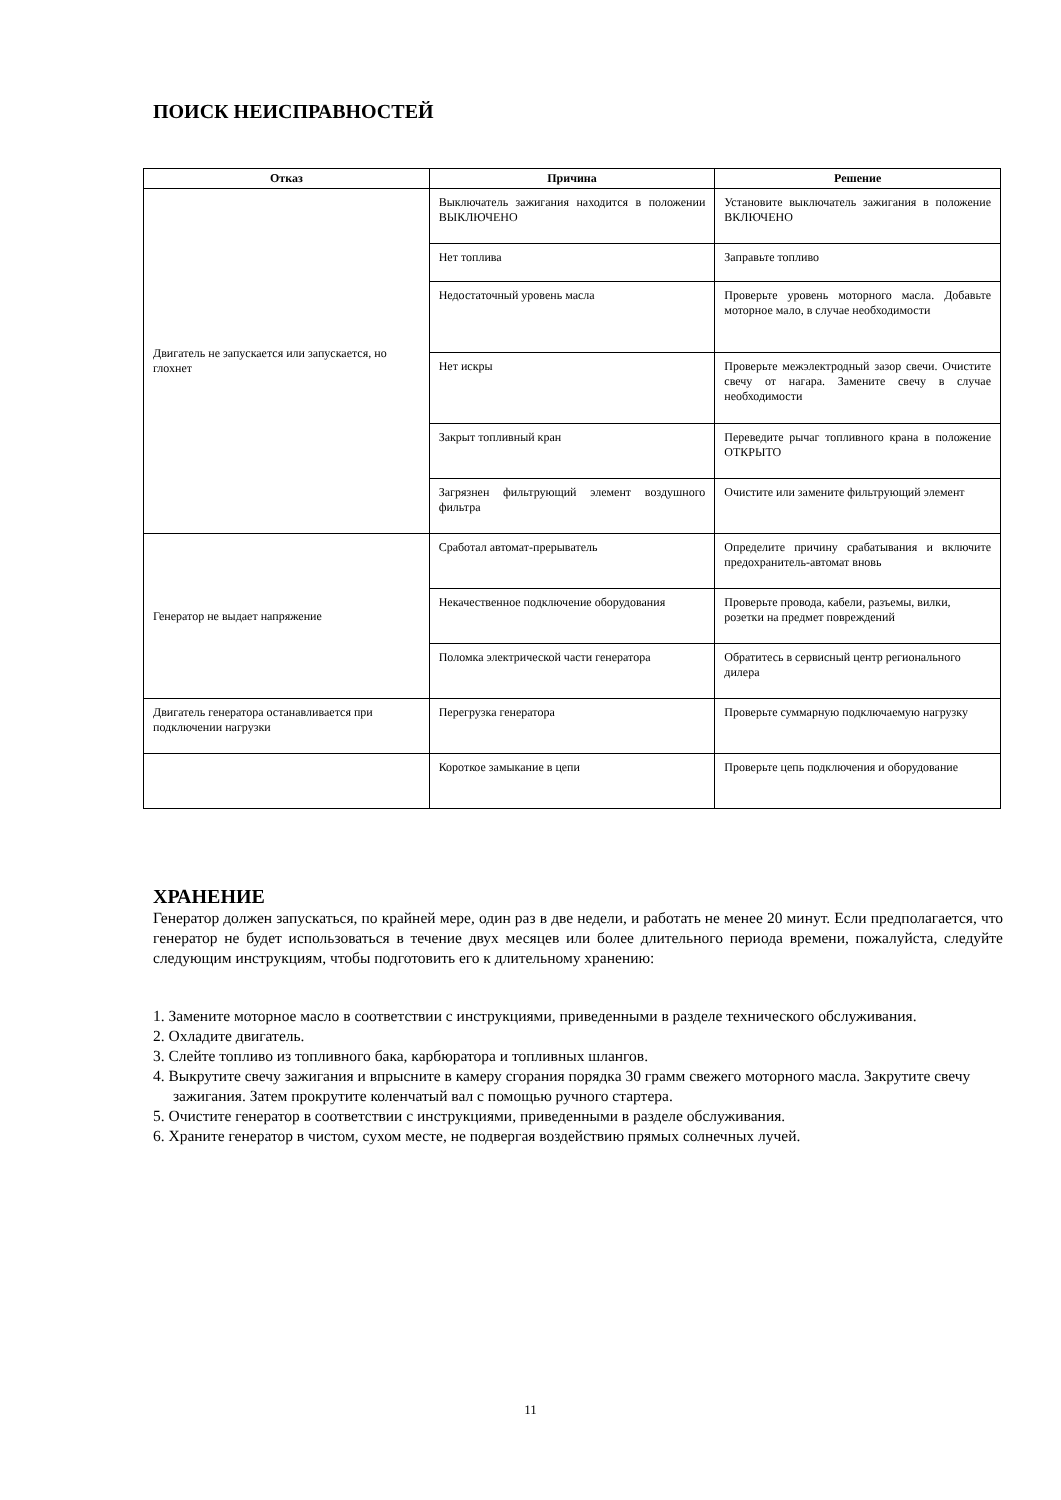ПОИСК НЕИСПРАВНОСТЕЙ
| Отказ | Причина | Решение |
| --- | --- | --- |
| Двигатель не запускается или запускается, но глохнет | Выключатель зажигания находится в положении ВЫКЛЮЧЕНО | Установите выключатель зажигания в положение ВКЛЮЧЕНО |
| | Нет топлива | Заправьте топливо |
| | Недостаточный уровень масла | Проверьте уровень моторного масла. Добавьте моторное мало, в случае необходимости |
| | Нет искры | Проверьте межэлектродный зазор свечи. Очистите свечу от нагара. Замените свечу в случае необходимости |
| | Закрыт топливный кран | Переведите рычаг топливного крана в положение ОТКРЫТО |
| | Загрязнен фильтрующий элемент воздушного фильтра | Очистите или замените фильтрующий элемент |
| Генератор не выдает напряжение | Сработал автомат-прерыватель | Определите причину срабатывания и включите предохранитель-автомат вновь |
| | Некачественное подключение оборудования | Проверьте провода, кабели, разъемы, вилки, розетки на предмет повреждений |
| | Поломка электрической части генератора | Обратитесь в сервисный центр регионального дилера |
| Двигатель генератора останавливается при подключении нагрузки | Перегрузка генератора | Проверьте суммарную подключаемую нагрузку |
| | Короткое замыкание в цепи | Проверьте цепь подключения и оборудование |
ХРАНЕНИЕ
Генератор должен запускаться, по крайней мере, один раз в две недели, и работать не менее 20 минут. Если предполагается, что генератор не будет использоваться в течение двух месяцев или более длительного периода времени, пожалуйста, следуйте следующим инструкциям, чтобы подготовить его к длительному хранению:
1. Замените моторное масло в соответствии с инструкциями, приведенными в разделе технического обслуживания.
2. Охладите двигатель.
3. Слейте топливо из топливного бака, карбюратора и топливных шлангов.
4. Выкрутите свечу зажигания и впрысните в камеру сгорания порядка 30 грамм свежего моторного масла. Закрутите свечу зажигания. Затем прокрутите коленчатый вал с помощью ручного стартера.
5. Очистите генератор в соответствии с инструкциями, приведенными в разделе обслуживания.
6. Храните генератор в чистом, сухом месте, не подвергая воздействию прямых солнечных лучей.
11